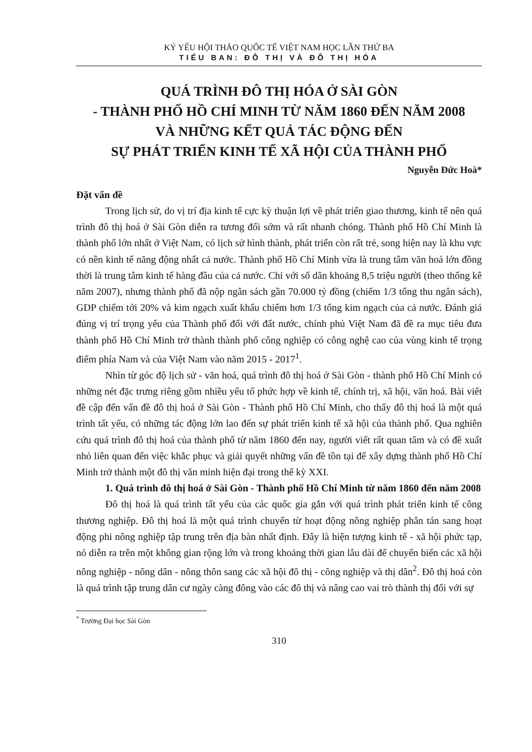KỶ YẾU HỘI THẢO QUỐC TẾ VIỆT NAM HỌC LẦN THỨ BA
TIỂU BAN: ĐÔ THỊ VÀ ĐÔ THỊ HÓA
QUÁ TRÌNH ĐÔ THỊ HÓA Ở SÀI GÒN
- THÀNH PHỐ HỒ CHÍ MINH TỪ NĂM 1860 ĐẾN NĂM 2008
VÀ NHỮNG KẾT QUẢ TÁC ĐỘNG ĐẾN
SỰ PHÁT TRIỂN KINH TẾ XÃ HỘI CỦA THÀNH PHỐ
Nguyễn Đức Hoà*
Đặt vấn đề
Trong lịch sử, do vị trí địa kinh tế cực kỳ thuận lợi về phát triển giao thương, kinh tế nên quá trình đô thị hoá ở Sài Gòn diễn ra tương đối sớm và rất nhanh chóng. Thành phố Hồ Chí Minh là thành phố lớn nhất ở Việt Nam, có lịch sử hình thành, phát triển còn rất trẻ, song hiện nay là khu vực có nền kinh tế năng động nhất cả nước. Thành phố Hồ Chí Minh vừa là trung tâm văn hoá lớn đồng thời là trung tâm kinh tế hàng đầu của cả nước. Chỉ với số dân khoảng 8,5 triệu người (theo thống kê năm 2007), nhưng thành phố đã nộp ngân sách gần 70.000 tỷ đồng (chiếm 1/3 tổng thu ngân sách), GDP chiếm tới 20% và kim ngạch xuất khẩu chiếm hơn 1/3 tổng kim ngạch của cả nước. Đánh giá đúng vị trí trọng yếu của Thành phố đối với đất nước, chính phủ Việt Nam đã đề ra mục tiêu đưa thành phố Hồ Chí Minh trở thành thành phố công nghiệp có công nghệ cao của vùng kinh tế trọng điểm phía Nam và của Việt Nam vào năm 2015 - 2017<sup>1</sup>.
Nhìn từ góc độ lịch sử - văn hoá, quá trình đô thị hoá ở Sài Gòn - thành phố Hồ Chí Minh có những nét đặc trưng riêng gồm nhiều yếu tố phức hợp về kinh tế, chính trị, xã hội, văn hoá. Bài viết đề cập đến vấn đề đô thị hoá ở Sài Gòn - Thành phố Hồ Chí Minh, cho thấy đô thị hoá là một quá trình tất yếu, có những tác động lớn lao đến sự phát triển kinh tế xã hội của thành phố. Qua nghiên cứu quá trình đô thị hoá của thành phố từ năm 1860 đến nay, người viết rất quan tâm và có đề xuất nhỏ liên quan đến việc khắc phục và giải quyết những vấn đề tồn tại để xây dựng thành phố Hồ Chí Minh trở thành một đô thị văn minh hiện đại trong thế kỳ XXI.
1. Quá trình đô thị hoá ở Sài Gòn - Thành phố Hồ Chí Minh từ năm 1860 đến năm 2008
Đô thị hoá là quá trình tất yếu của các quốc gia gắn với quá trình phát triển kinh tế công thương nghiệp. Đô thị hoá là một quá trình chuyển từ hoạt động nông nghiệp phân tán sang hoạt động phi nông nghiệp tập trung trên địa bàn nhất định. Đây là hiện tượng kinh tế - xã hội phức tạp, nó diễn ra trên một không gian rộng lớn và trong khoảng thời gian lâu dài để chuyển biến các xã hội nông nghiệp - nông dân - nông thôn sang các xã hội đô thị - công nghiệp và thị dân<sup>2</sup>. Đô thị hoá còn là quá trình tập trung dân cư ngày càng đông vào các đô thị và nâng cao vai trò thành thị đối với sự
<sup>*</sup> Trường Đại học Sài Gòn
310